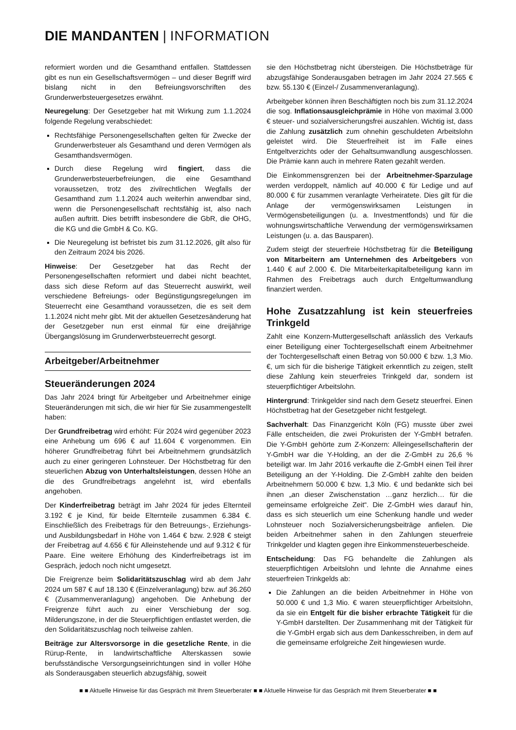DIE MANDANTEN | INFORMATION
reformiert worden und die Gesamthand entfallen. Stattdessen gibt es nun ein Gesellschaftsvermögen – und dieser Begriff wird bislang nicht in den Befreiungsvorschriften des Grunderwerbsteuergesetzes erwähnt.
Neuregelung: Der Gesetzgeber hat mit Wirkung zum 1.1.2024 folgende Regelung verabschiedet:
Rechtsfähige Personengesellschaften gelten für Zwecke der Grunderwerbsteuer als Gesamthand und deren Vermögen als Gesamthandsvermögen.
Durch diese Regelung wird fingiert, dass die Grunderwerbsteuerbefreiungen, die eine Gesamthand voraussetzen, trotz des zivilrechtlichen Wegfalls der Gesamthand zum 1.1.2024 auch weiterhin anwendbar sind, wenn die Personengesellschaft rechtsfähig ist, also nach außen auftritt. Dies betrifft insbesondere die GbR, die OHG, die KG und die GmbH & Co. KG.
Die Neuregelung ist befristet bis zum 31.12.2026, gilt also für den Zeitraum 2024 bis 2026.
Hinweise: Der Gesetzgeber hat das Recht der Personengesellschaften reformiert und dabei nicht beachtet, dass sich diese Reform auf das Steuerrecht auswirkt, weil verschiedene Befreiungs- oder Begünstigungsregelungen im Steuerrecht eine Gesamthand voraussetzen, die es seit dem 1.1.2024 nicht mehr gibt. Mit der aktuellen Gesetzesänderung hat der Gesetzgeber nun erst einmal für eine dreijährige Übergangslösung im Grunderwerbsteuerrecht gesorgt.
Arbeitgeber/Arbeitnehmer
Steueränderungen 2024
Das Jahr 2024 bringt für Arbeitgeber und Arbeitnehmer einige Steueränderungen mit sich, die wir hier für Sie zusammengestellt haben:
Der Grundfreibetrag wird erhöht: Für 2024 wird gegenüber 2023 eine Anhebung um 696 € auf 11.604 € vorgenommen. Ein höherer Grundfreibetrag führt bei Arbeitnehmern grundsätzlich auch zu einer geringeren Lohnsteuer. Der Höchstbetrag für den steuerlichen Abzug von Unterhaltsleistungen, dessen Höhe an die des Grundfreibetrags angelehnt ist, wird ebenfalls angehoben.
Der Kinderfreibetrag beträgt im Jahr 2024 für jedes Elternteil 3.192 € je Kind, für beide Elternteile zusammen 6.384 €. Einschließlich des Freibetrags für den Betreuungs-, Erziehungs- und Ausbildungsbedarf in Höhe von 1.464 € bzw. 2.928 € steigt der Freibetrag auf 4.656 € für Alleinstehende und auf 9.312 € für Paare. Eine weitere Erhöhung des Kinderfreibetrags ist im Gespräch, jedoch noch nicht umgesetzt.
Die Freigrenze beim Solidaritätszuschlag wird ab dem Jahr 2024 um 587 € auf 18.130 € (Einzelveranlagung) bzw. auf 36.260 € (Zusammenveranlagung) angehoben. Die Anhebung der Freigrenze führt auch zu einer Verschiebung der sog. Milderungszone, in der die Steuerpflichtigen entlastet werden, die den Solidaritätszuschlag noch teilweise zahlen.
Beiträge zur Altersvorsorge in die gesetzliche Rente, in die Rürup-Rente, in landwirtschaftliche Alterskassen sowie berufsständische Versorgungseinrichtungen sind in voller Höhe als Sonderausgaben steuerlich abzugsfähig, soweit
sie den Höchstbetrag nicht übersteigen. Die Höchstbeträge für abzugsfähige Sonderausgaben betragen im Jahr 2024 27.565 € bzw. 55.130 € (Einzel-/ Zusammenveranlagung).
Arbeitgeber können ihren Beschäftigten noch bis zum 31.12.2024 die sog. Inflationsausgleichprämie in Höhe von maximal 3.000 € steuer- und sozialversicherungsfrei auszahlen. Wichtig ist, dass die Zahlung zusätzlich zum ohnehin geschuldeten Arbeitslohn geleistet wird. Die Steuerfreiheit ist im Falle eines Entgeltverzichts oder der Gehaltsumwandlung ausgeschlossen. Die Prämie kann auch in mehrere Raten gezahlt werden.
Die Einkommensgrenzen bei der Arbeitnehmer-Sparzulage werden verdoppelt, nämlich auf 40.000 € für Ledige und auf 80.000 € für zusammen veranlagte Verheiratete. Dies gilt für die Anlage der vermögenswirksamen Leistungen in Vermögensbeteiligungen (u. a. Investmentfonds) und für die wohnungswirtschaftliche Verwendung der vermögenswirksamen Leistungen (u. a. das Bausparen).
Zudem steigt der steuerfreie Höchstbetrag für die Beteiligung von Mitarbeitern am Unternehmen des Arbeitgebers von 1.440 € auf 2.000 €. Die Mitarbeiterkapitalbeteiligung kann im Rahmen des Freibetrags auch durch Entgeltumwandlung finanziert werden.
Hohe Zusatzzahlung ist kein steuerfreies Trinkgeld
Zahlt eine Konzern-Muttergesellschaft anlässlich des Verkaufs einer Beteiligung einer Tochtergesellschaft einem Arbeitnehmer der Tochtergesellschaft einen Betrag von 50.000 € bzw. 1,3 Mio. €, um sich für die bisherige Tätigkeit erkenntlich zu zeigen, stellt diese Zahlung kein steuerfreies Trinkgeld dar, sondern ist steuerpflichtiger Arbeitslohn.
Hintergrund: Trinkgelder sind nach dem Gesetz steuerfrei. Einen Höchstbetrag hat der Gesetzgeber nicht festgelegt.
Sachverhalt: Das Finanzgericht Köln (FG) musste über zwei Fälle entscheiden, die zwei Prokuristen der Y-GmbH betrafen. Die Y-GmbH gehörte zum Z-Konzern: Alleingesellschafterin der Y-GmbH war die Y-Holding, an der die Z-GmbH zu 26,6 % beteiligt war. Im Jahr 2016 verkaufte die Z-GmbH einen Teil ihrer Beteiligung an der Y-Holding. Die Z-GmbH zahlte den beiden Arbeitnehmern 50.000 € bzw. 1,3 Mio. € und bedankte sich bei ihnen „an dieser Zwischenstation …ganz herzlich… für die gemeinsame erfolgreiche Zeit“. Die Z-GmbH wies darauf hin, dass es sich steuerlich um eine Schenkung handle und weder Lohnsteuer noch Sozialversicherungsbeiträge anfielen. Die beiden Arbeitnehmer sahen in den Zahlungen steuerfreie Trinkgelder und klagten gegen ihre Einkommensteuerbescheide.
Entscheidung: Das FG behandelte die Zahlungen als steuerpflichtigen Arbeitslohn und lehnte die Annahme eines steuerfreien Trinkgelds ab:
Die Zahlungen an die beiden Arbeitnehmer in Höhe von 50.000 € und 1,3 Mio. € waren steuerpflichtiger Arbeitslohn, da sie ein Entgelt für die bisher erbrachte Tätigkeit für die Y-GmbH darstellten. Der Zusammenhang mit der Tätigkeit für die Y-GmbH ergab sich aus dem Dankesschreiben, in dem auf die gemeinsame erfolgreiche Zeit hingewiesen wurde.
■ ■ Aktuelle Hinweise für das Gespräch mit Ihrem Steuerberater ■ ■ Aktuelle Hinweise für das Gespräch mit Ihrem Steuerberater ■ ■